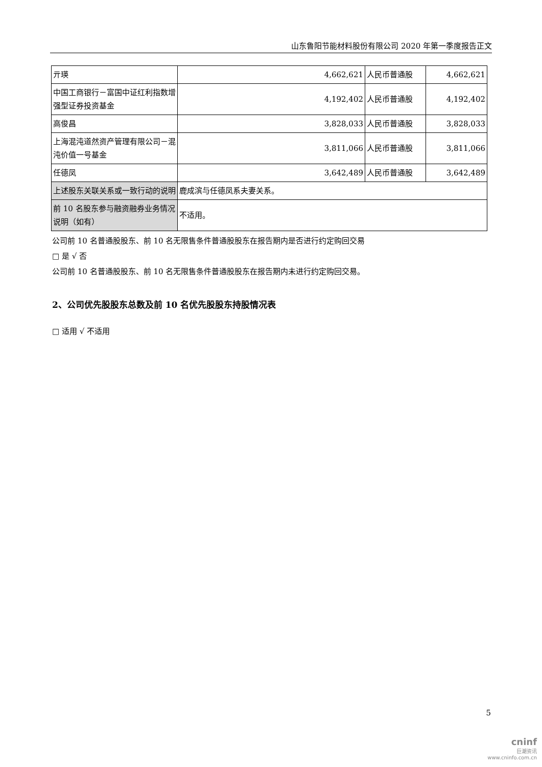山东鲁阳节能材料股份有限公司 2020 年第一季度报告正文
| 亓瑛 | 4,662,621 | 人民币普通股 | 4,662,621 |
| 中国工商银行－富国中证红利指数增强型证券投资基金 | 4,192,402 | 人民币普通股 | 4,192,402 |
| 高俊昌 | 3,828,033 | 人民币普通股 | 3,828,033 |
| 上海混沌道然资产管理有限公司－混沌价值一号基金 | 3,811,066 | 人民币普通股 | 3,811,066 |
| 任德凤 | 3,642,489 | 人民币普通股 | 3,642,489 |
| 上述股东关联关系或一致行动的说明 | 鹿成滨与任德凤系夫妻关系。 | | |
| 前 10 名股东参与融资融券业务情况说明（如有） | 不适用。 | | |
公司前 10 名普通股股东、前 10 名无限售条件普通股股东在报告期内是否进行约定购回交易
□ 是 √ 否
公司前 10 名普通股股东、前 10 名无限售条件普通股股东在报告期内未进行约定购回交易。
2、公司优先股股东总数及前 10 名优先股股东持股情况表
□ 适用 √ 不适用
5
cninf
巨潮资讯
www.cninfo.com.cn